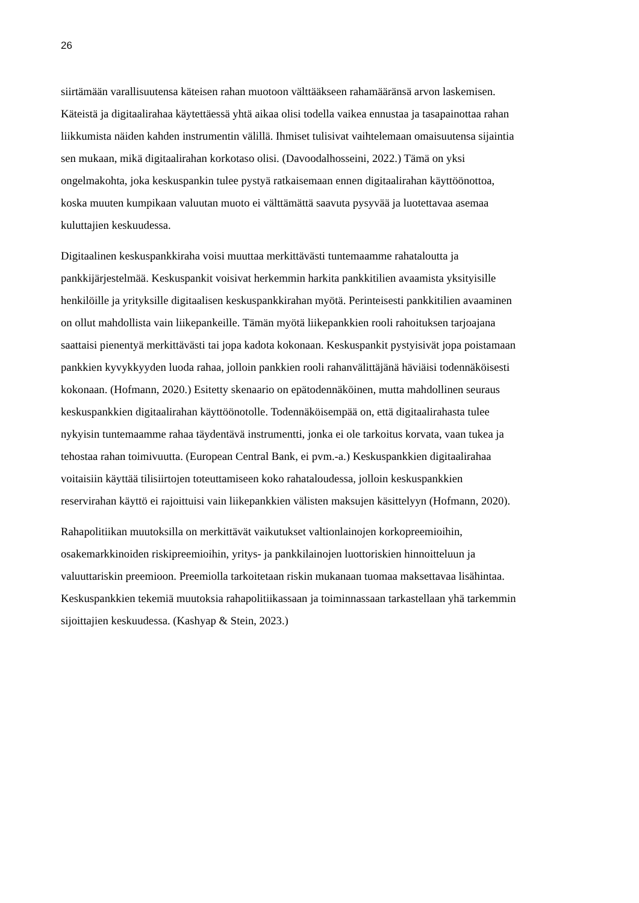26
siirtämään varallisuutensa käteisen rahan muotoon välttääkseen rahamääränsä arvon laskemisen. Käteistä ja digitaalirahaa käytettäessä yhtä aikaa olisi todella vaikea ennustaa ja tasapainottaa rahan liikkumista näiden kahden instrumentin välillä. Ihmiset tulisivat vaihtelemaan omaisuutensa sijaintia sen mukaan, mikä digitaalirahan korkotaso olisi. (Davoodalhosseini, 2022.) Tämä on yksi ongelmakohta, joka keskuspankin tulee pystyä ratkaisemaan ennen digitaalirahan käyttöönottoa, koska muuten kumpikaan valuutan muoto ei välttämättä saavuta pysyvää ja luotettavaa asemaa kuluttajien keskuudessa.
Digitaalinen keskuspankkiraha voisi muuttaa merkittävästi tuntemaamme rahataloutta ja pankkijärjestelmää. Keskuspankit voisivat herkemmin harkita pankkitilien avaamista yksityisille henkilöille ja yrityksille digitaalisen keskuspankkirahan myötä. Perinteisesti pankkitilien avaaminen on ollut mahdollista vain liikepankeille. Tämän myötä liikepankkien rooli rahoituksen tarjoajana saattaisi pienentyä merkittävästi tai jopa kadota kokonaan. Keskuspankit pystyisivät jopa poistamaan pankkien kyvykkyyden luoda rahaa, jolloin pankkien rooli rahanvälittäjänä häviäisi todennäköisesti kokonaan. (Hofmann, 2020.) Esitetty skenaario on epätodennäköinen, mutta mahdollinen seuraus keskuspankkien digitaalirahan käyttöönotolle. Todennäköisempää on, että digitaalirahasta tulee nykyisin tuntemaamme rahaa täydentävä instrumentti, jonka ei ole tarkoitus korvata, vaan tukea ja tehostaa rahan toimivuutta. (European Central Bank, ei pvm.-a.) Keskuspankkien digitaalirahaa voitaisiin käyttää tilisiirtojen toteuttamiseen koko rahataloudessa, jolloin keskuspankkien reservirahan käyttö ei rajoittuisi vain liikepankkien välisten maksujen käsittelyyn (Hofmann, 2020).
Rahapolitiikan muutoksilla on merkittävät vaikutukset valtionlainojen korkopreemioihin, osakemarkkinoiden riskipreemioihin, yritys- ja pankkilainojen luottoriskien hinnoitteluun ja valuuttariskin preemioon. Preemiolla tarkoitetaan riskin mukanaan tuomaa maksettavaa lisähintaa. Keskuspankkien tekemiä muutoksia rahapolitiikassaan ja toiminnassaan tarkastellaan yhä tarkemmin sijoittajien keskuudessa. (Kashyap & Stein, 2023.)